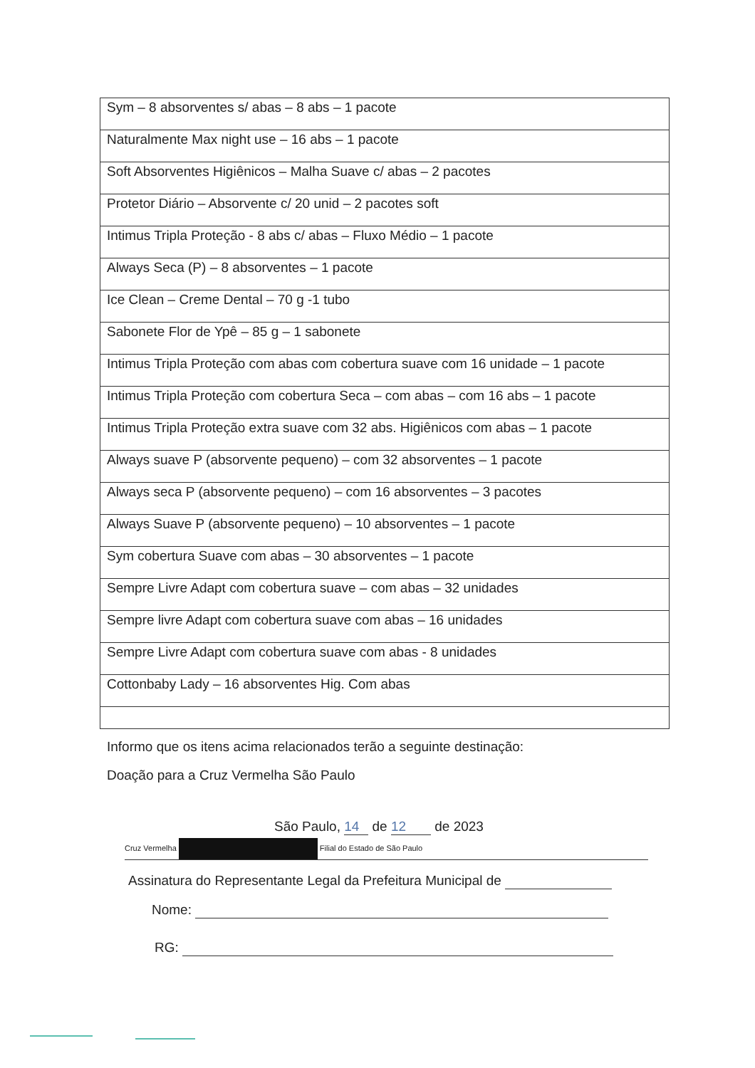| Sym – 8 absorventes s/ abas – 8 abs – 1 pacote |
| Naturalmente Max night use – 16 abs – 1 pacote |
| Soft Absorventes Higiênicos – Malha Suave c/ abas – 2 pacotes |
| Protetor Diário – Absorvente c/ 20 unid – 2 pacotes soft |
| Intimus Tripla Proteção - 8 abs c/ abas – Fluxo Médio – 1 pacote |
| Always Seca (P) – 8 absorventes – 1 pacote |
| Ice Clean – Creme Dental – 70 g -1 tubo |
| Sabonete Flor de Ypê – 85 g – 1 sabonete |
| Intimus Tripla Proteção com abas com cobertura suave com 16 unidade – 1 pacote |
| Intimus Tripla Proteção com cobertura Seca – com abas – com 16 abs – 1 pacote |
| Intimus Tripla Proteção extra suave com 32 abs. Higiênicos com abas – 1 pacote |
| Always suave P (absorvente pequeno) – com 32 absorventes – 1 pacote |
| Always seca P (absorvente pequeno) – com 16 absorventes – 3 pacotes |
| Always Suave P (absorvente pequeno) – 10 absorventes – 1 pacote |
| Sym cobertura Suave com abas – 30 absorventes – 1 pacote |
| Sempre Livre Adapt com cobertura suave – com abas – 32 unidades |
| Sempre livre Adapt com cobertura suave com abas – 16 unidades |
| Sempre Livre Adapt com cobertura suave com abas - 8 unidades |
| Cottonbaby Lady – 16 absorventes Hig. Com abas |
Informo que os itens acima relacionados terão a seguinte destinação:
Doação para a Cruz Vermelha São Paulo
São Paulo, 14 de 12 de 2023
Cruz Vermelha Filial do Estado de São Paulo
Assinatura do Representante Legal da Prefeitura Municipal de
Nome:
RG: